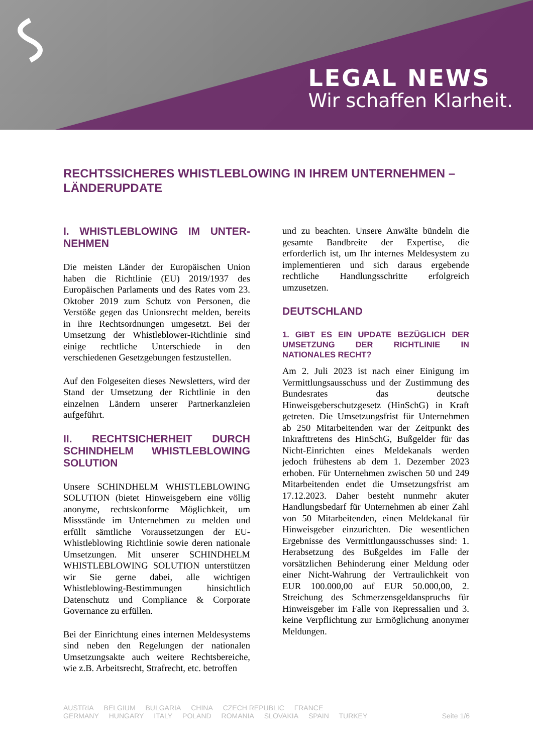LEGAL NEWS
Wir schaffen Klarheit.
RECHTSSICHERES WHISTLEBLOWING IN IHREM UNTERNEHMEN – LÄNDERUPDATE
I. WHISTLEBLOWING IM UNTER-NEHMEN
Die meisten Länder der Europäischen Union haben die Richtlinie (EU) 2019/1937 des Europäischen Parlaments und des Rates vom 23. Oktober 2019 zum Schutz von Personen, die Verstöße gegen das Unionsrecht melden, bereits in ihre Rechtsordnungen umgesetzt. Bei der Umsetzung der Whistleblower-Richtlinie sind einige rechtliche Unterschiede in den verschiedenen Gesetzgebungen festzustellen.
Auf den Folgeseiten dieses Newsletters, wird der Stand der Umsetzung der Richtlinie in den einzelnen Ländern unserer Partnerkanzleien aufgeführt.
II. RECHTSICHERHEIT DURCH SCHINDHELM WHISTLEBLOWING SOLUTION
Unsere SCHINDHELM WHISTLEBLOWING SOLUTION (bietet Hinweisgebern eine völlig anonyme, rechtskonforme Möglichkeit, um Missstände im Unternehmen zu melden und erfüllt sämtliche Voraussetzungen der EU-Whistleblowing Richtlinie sowie deren nationale Umsetzungen. Mit unserer SCHINDHELM WHISTLEBLOWING SOLUTION unterstützen wir Sie gerne dabei, alle wichtigen Whistleblowing-Bestimmungen hinsichtlich Datenschutz und Compliance & Corporate Governance zu erfüllen.
Bei der Einrichtung eines internen Meldesystems sind neben den Regelungen der nationalen Umsetzungsakte auch weitere Rechtsbereiche, wie z.B. Arbeitsrecht, Strafrecht, etc. betroffen
und zu beachten. Unsere Anwälte bündeln die gesamte Bandbreite der Expertise, die erforderlich ist, um Ihr internes Meldesystem zu implementieren und sich daraus ergebende rechtliche Handlungsschritte erfolgreich umzusetzen.
DEUTSCHLAND
1. GIBT ES EIN UPDATE BEZÜGLICH DER UMSETZUNG DER RICHTLINIE IN NATIONALES RECHT?
Am 2. Juli 2023 ist nach einer Einigung im Vermittlungsausschuss und der Zustimmung des Bundesrates das deutsche Hinweisgeberschutzgesetz (HinSchG) in Kraft getreten. Die Umsetzungsfrist für Unternehmen ab 250 Mitarbeitenden war der Zeitpunkt des Inkrafttretens des HinSchG, Bußgelder für das Nicht-Einrichten eines Meldekanals werden jedoch frühestens ab dem 1. Dezember 2023 erhoben. Für Unternehmen zwischen 50 und 249 Mitarbeitenden endet die Umsetzungsfrist am 17.12.2023. Daher besteht nunmehr akuter Handlungsbedarf für Unternehmen ab einer Zahl von 50 Mitarbeitenden, einen Meldekanal für Hinweisgeber einzurichten. Die wesentlichen Ergebnisse des Vermittlungausschusses sind: 1. Herabsetzung des Bußgeldes im Falle der vorsätzlichen Behinderung einer Meldung oder einer Nicht-Wahrung der Vertraulichkeit von EUR 100.000,00 auf EUR 50.000,00, 2. Streichung des Schmerzensgeldanspruchs für Hinweisgeber im Falle von Repressalien und 3. keine Verpflichtung zur Ermöglichung anonymer Meldungen.
AUSTRIA BELGIUM BULGARIA CHINA CZECH REPUBLIC FRANCE
GERMANY HUNGARY ITALY POLAND ROMANIA SLOVAKIA SPAIN TURKEY
Seite 1/6